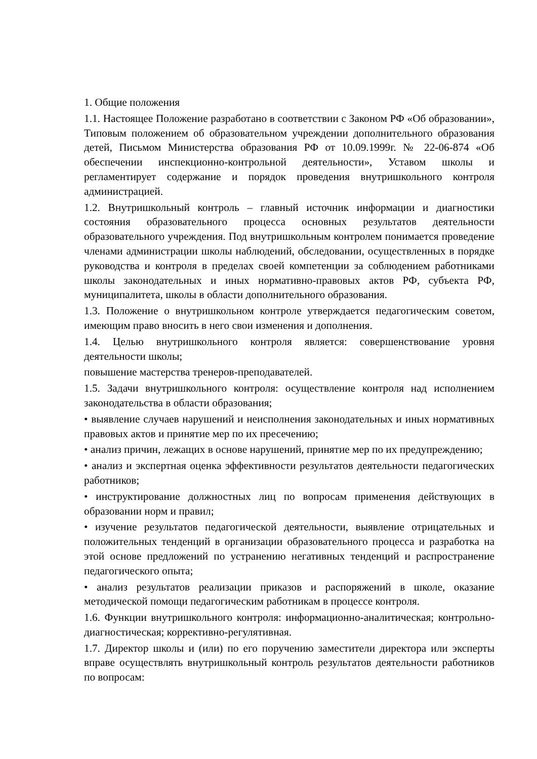1. Общие положения
1.1. Настоящее Положение разработано в соответствии с Законом РФ «Об образовании», Типовым положением об образовательном учреждении дополнительного образования детей, Письмом Министерства образования РФ от 10.09.1999г. № 22-06-874 «Об обеспечении инспекционно-контрольной деятельности», Уставом школы и регламентирует содержание и порядок проведения внутришкольного контроля администрацией.
1.2. Внутришкольный контроль – главный источник информации и диагностики состояния образовательного процесса основных результатов деятельности образовательного учреждения. Под внутришкольным контролем понимается проведение членами администрации школы наблюдений, обследовании, осуществленных в порядке руководства и контроля в пределах своей компетенции за соблюдением работниками школы законодательных и иных нормативно-правовых актов РФ, субъекта РФ, муниципалитета, школы в области дополнительного образования.
1.3. Положение о внутришкольном контроле утверждается педагогическим советом, имеющим право вносить в него свои изменения и дополнения.
1.4. Целью внутришкольного контроля является: совершенствование уровня деятельности школы;
повышение мастерства тренеров-преподавателей.
1.5. Задачи внутришкольного контроля: осуществление контроля над исполнением законодательства в области образования;
• выявление случаев нарушений и неисполнения законодательных и иных нормативных правовых актов и принятие мер по их пресечению;
• анализ причин, лежащих в основе нарушений, принятие мер по их предупреждению;
• анализ и экспертная оценка эффективности результатов деятельности педагогических работников;
• инструктирование должностных лиц по вопросам применения действующих в образовании норм и правил;
• изучение результатов педагогической деятельности, выявление отрицательных и положительных тенденций в организации образовательного процесса и разработка на этой основе предложений по устранению негативных тенденций и распространение педагогического опыта;
• анализ результатов реализации приказов и распоряжений в школе, оказание методической помощи педагогическим работникам в процессе контроля.
1.6. Функции внутришкольного контроля: информационно-аналитическая; контрольно-диагностическая; коррективно-регулятивная.
1.7. Директор школы и (или) по его поручению заместители директора или эксперты вправе осуществлять внутришкольный контроль результатов деятельности работников по вопросам: